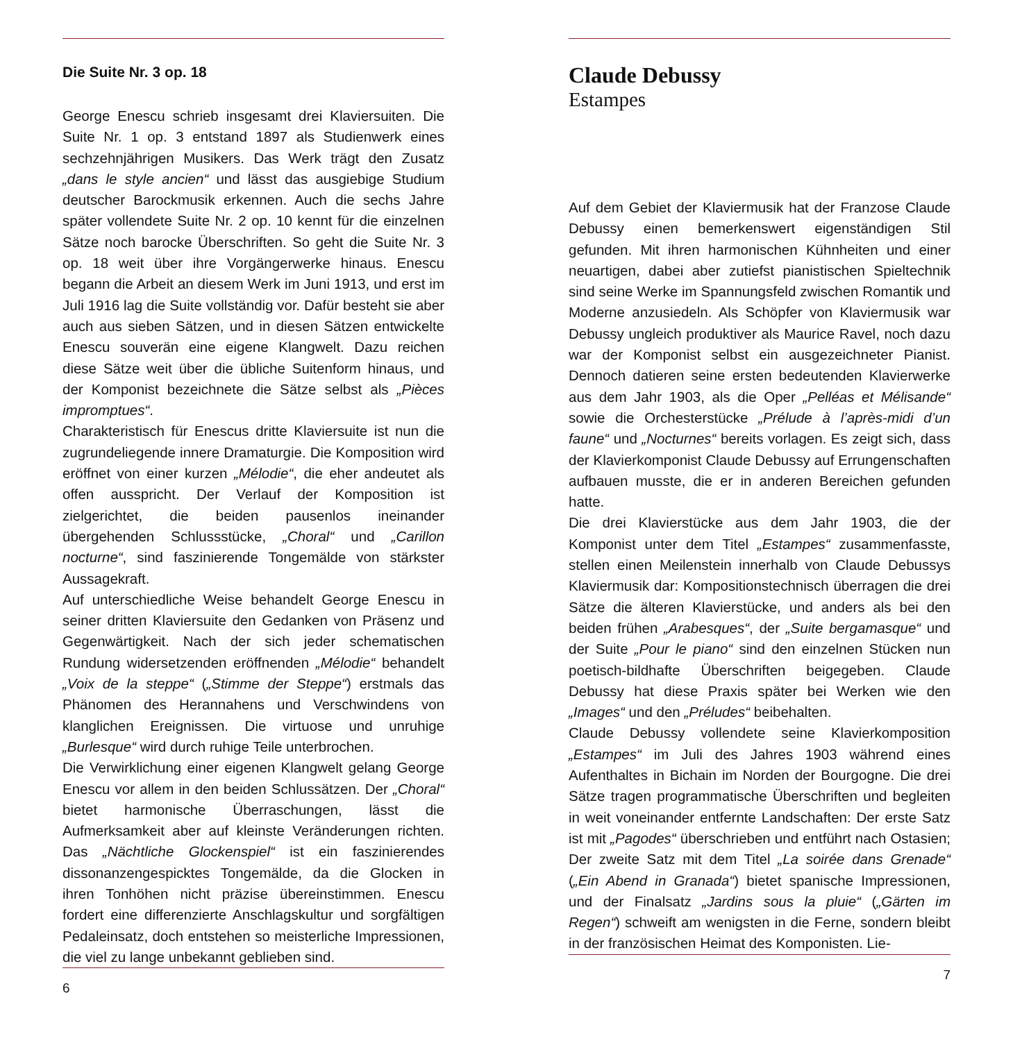Die Suite Nr. 3 op. 18
George Enescu schrieb insgesamt drei Klaviersuiten. Die Suite Nr. 1 op. 3 entstand 1897 als Studienwerk eines sechzehnjährigen Musikers. Das Werk trägt den Zusatz „dans le style ancien“ und lässt das ausgiebige Studium deutscher Barockmusik erkennen. Auch die sechs Jahre später vollendete Suite Nr. 2 op. 10 kennt für die einzelnen Sätze noch barocke Überschriften. So geht die Suite Nr. 3 op. 18 weit über ihre Vorgängerwerke hinaus. Enescu begann die Arbeit an diesem Werk im Juni 1913, und erst im Juli 1916 lag die Suite vollständig vor. Dafür besteht sie aber auch aus sieben Sätzen, und in diesen Sätzen entwickelte Enescu souverän eine eigene Klangwelt. Dazu reichen diese Sätze weit über die übliche Suitenform hinaus, und der Komponist bezeichnete die Sätze selbst als „Pièces impromptues“.
Charakteristisch für Enescus dritte Klaviersuite ist nun die zugrundeliegende innere Dramaturgie. Die Komposition wird eröffnet von einer kurzen „Mélodie“, die eher andeutet als offen ausspricht. Der Verlauf der Komposition ist zielgerichtet, die beiden pausenlos ineinander übergehenden Schlussstücke, „Choral“ und „Carillon nocturne“, sind faszinierende Tongemälde von stärkster Aussagekraft.
Auf unterschiedliche Weise behandelt George Enescu in seiner dritten Klaviersuite den Gedanken von Präsenz und Gegenwärtigkeit. Nach der sich jeder schematischen Rundung widersetzenden eröffnenden „Mélodie“ behandelt „Voix de la steppe“ („Stimme der Steppe“) erstmals das Phänomen des Herannahens und Verschwindens von klanglichen Ereignissen. Die virtuose und unruhige „Burlesque“ wird durch ruhige Teile unterbrochen.
Die Verwirklichung einer eigenen Klangwelt gelang George Enescu vor allem in den beiden Schlussätzen. Der „Choral“ bietet harmonische Überraschungen, lässt die Aufmerksamkeit aber auf kleinste Veränderungen richten. Das „Nächtliche Glockenspiel“ ist ein faszinierendes dissonanzengespicktes Tongemälde, da die Glocken in ihren Tonhöhen nicht präzise übereinstimmen. Enescu fordert eine differenzierte Anschlagskultur und sorgfältigen Pedaleinsatz, doch entstehen so meisterliche Impressionen, die viel zu lange unbekannt geblieben sind.
6
Claude Debussy
Estampes
Auf dem Gebiet der Klaviermusik hat der Franzose Claude Debussy einen bemerkenswert eigenständigen Stil gefunden. Mit ihren harmonischen Kühnheiten und einer neuartigen, dabei aber zutiefst pianistischen Spieltechnik sind seine Werke im Spannungsfeld zwischen Romantik und Moderne anzusiedeln. Als Schöpfer von Klaviermusik war Debussy ungleich produktiver als Maurice Ravel, noch dazu war der Komponist selbst ein ausgezeichneter Pianist. Dennoch datieren seine ersten bedeutenden Klavierwerke aus dem Jahr 1903, als die Oper „Pelléas et Mélisande“ sowie die Orchesterstücke „Prélude à l’après-midi d’un faune“ und „Nocturnes“ bereits vorlagen. Es zeigt sich, dass der Klavierkomponist Claude Debussy auf Errungenschaften aufbauen musste, die er in anderen Bereichen gefunden hatte.
Die drei Klavierstücke aus dem Jahr 1903, die der Komponist unter dem Titel „Estampes“ zusammenfasste, stellen einen Meilenstein innerhalb von Claude Debussys Klaviermusik dar: Kompositionstechnisch überragen die drei Sätze die älteren Klavierstücke, und anders als bei den beiden frühen „Arabesques“, der „Suite bergamasque“ und der Suite „Pour le piano“ sind den einzelnen Stücken nun poetisch-bildhafte Überschriften beigegeben. Claude Debussy hat diese Praxis später bei Werken wie den „Images“ und den „Préludes“ beibehalten.
Claude Debussy vollendete seine Klavierkomposition „Estampes“ im Juli des Jahres 1903 während eines Aufenthaltes in Bichain im Norden der Bourgogne. Die drei Sätze tragen programmatische Überschriften und begleiten in weit voneinander entfernte Landschaften: Der erste Satz ist mit „Pagodes“ überschrieben und entführt nach Ostasien; Der zweite Satz mit dem Titel „La soirée dans Grenade“ („Ein Abend in Granada“) bietet spanische Impressionen, und der Finalsatz „Jardins sous la pluie“ („Gärten im Regen“) schweift am wenigsten in die Ferne, sondern bleibt in der französischen Heimat des Komponisten. Lie-
7